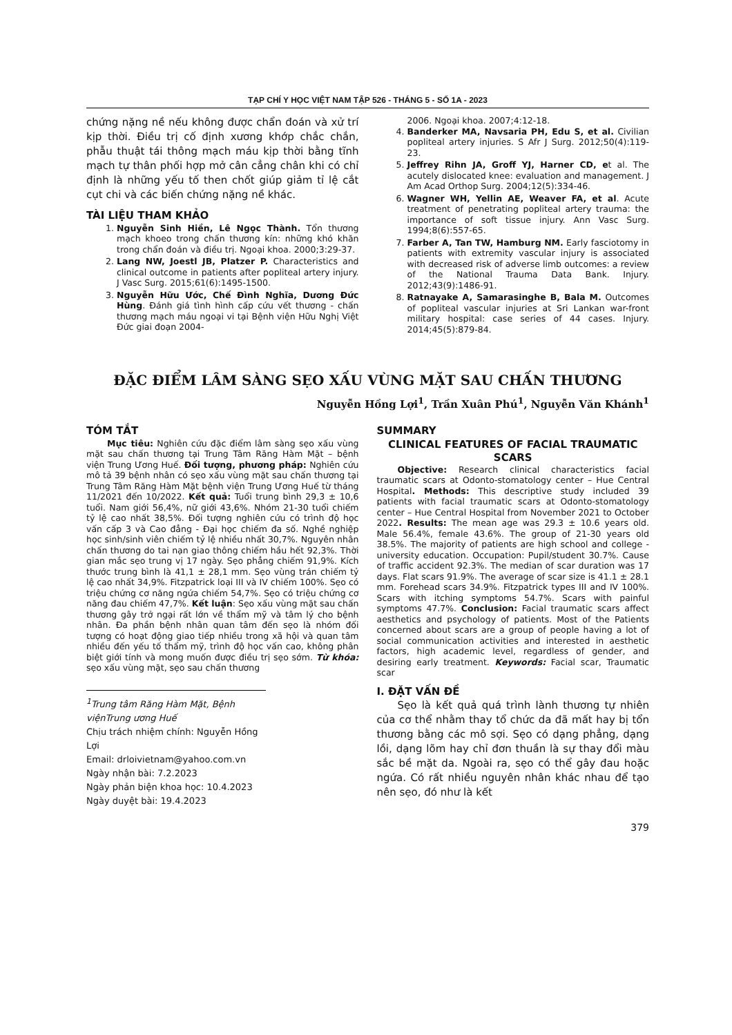TẠP CHÍ Y HỌC VIỆT NAM TẬP 526 - THÁNG 5 - SỐ 1A - 2023
chứng nặng nề nếu không được chẩn đoán và xử trí kịp thời. Điều trị cố định xương khớp chắc chắn, phẫu thuật tái thông mạch máu kịp thời bằng tĩnh mạch tự thân phối hợp mở cân cẳng chân khi có chỉ định là những yếu tố then chốt giúp giảm tỉ lệ cắt cụt chi và các biến chứng nặng nề khác.
TÀI LIỆU THAM KHẢO
1. Nguyễn Sinh Hiền, Lê Ngọc Thành. Tổn thương mạch khoeo trong chấn thương kín: những khó khăn trong chẩn đoán và điều trị. Ngoại khoa. 2000;3:29-37.
2. Lang NW, Joestl JB, Platzer P. Characteristics and clinical outcome in patients after popliteal artery injury. J Vasc Surg. 2015;61(6):1495-1500.
3. Nguyễn Hữu Ước, Chế Đình Nghĩa, Dương Đức Hùng. Đánh giá tình hình cấp cứu vết thương - chấn thương mạch máu ngoại vi tại Bệnh viện Hữu Nghị Việt Đức giai đoạn 2004-
2006. Ngoại khoa. 2007;4:12-18.
4. Banderker MA, Navsaria PH, Edu S, et al. Civilian popliteal artery injuries. S Afr J Surg. 2012;50(4):119-23.
5. Jeffrey Rihn JA, Groff YJ, Harner CD, et al. The acutely dislocated knee: evaluation and management. J Am Acad Orthop Surg. 2004;12(5):334-46.
6. Wagner WH, Yellin AE, Weaver FA, et al. Acute treatment of penetrating popliteal artery trauma: the importance of soft tissue injury. Ann Vasc Surg. 1994;8(6):557-65.
7. Farber A, Tan TW, Hamburg NM. Early fasciotomy in patients with extremity vascular injury is associated with decreased risk of adverse limb outcomes: a review of the National Trauma Data Bank. Injury. 2012;43(9):1486-91.
8. Ratnayake A, Samarasinghe B, Bala M. Outcomes of popliteal vascular injuries at Sri Lankan war-front military hospital: case series of 44 cases. Injury. 2014;45(5):879-84.
ĐẶC ĐIỂM LÂM SÀNG SẸO XẤU VÙNG MẶT SAU CHẤN THƯƠNG
Nguyễn Hồng Lợi<sup>1</sup>, Trần Xuân Phú<sup>1</sup>, Nguyễn Văn Khánh<sup>1</sup>
TÓM TẮT
Mục tiêu: Nghiên cứu đặc điểm lâm sàng sẹo xấu vùng mặt sau chấn thương tại Trung Tâm Răng Hàm Mặt – bệnh viện Trung Ương Huế. Đối tượng, phương pháp: Nghiên cứu mô tả 39 bệnh nhân có sẹo xấu vùng mặt sau chấn thương tại Trung Tâm Răng Hàm Mặt bệnh viện Trung Ương Huế từ tháng 11/2021 đến 10/2022. Kết quả: Tuổi trung bình 29,3 ± 10,6 tuổi. Nam giới 56,4%, nữ giới 43,6%. Nhóm 21-30 tuổi chiếm tỷ lệ cao nhất 38,5%. Đối tượng nghiên cứu có trình độ học vấn cấp 3 và Cao đẳng - Đại học chiếm đa số. Nghề nghiệp học sinh/sinh viên chiếm tỷ lệ nhiều nhất 30,7%. Nguyên nhân chấn thương do tai nạn giao thông chiếm hầu hết 92,3%. Thời gian mắc sẹo trung vị 17 ngày. Sẹo phẳng chiếm 91,9%. Kích thước trung bình là 41,1 ± 28,1 mm. Sẹo vùng trán chiếm tỷ lệ cao nhất 34,9%. Fitzpatrick loại III và IV chiếm 100%. Sẹo có triệu chứng cơ năng ngứa chiếm 54,7%. Sẹo có triệu chứng cơ năng đau chiếm 47,7%. Kết luận: Sẹo xấu vùng mặt sau chấn thương gây trở ngại rất lớn về thẩm mỹ và tâm lý cho bệnh nhân. Đa phần bệnh nhân quan tâm đến sẹo là nhóm đối tượng có hoạt động giao tiếp nhiều trong xã hội và quan tâm nhiều đến yếu tố thẩm mỹ, trình độ học vấn cao, không phân biệt giới tính và mong muốn được điều trị sẹo sớm. Từ khóa: sẹo xấu vùng mặt, sẹo sau chấn thương
<sup>1</sup> Trung tâm Răng Hàm Mặt, Bệnh việnTrung ương Huế
Chịu trách nhiệm chính: Nguyễn Hồng Lợi
Email: drloivietnam@yahoo.com.vn
Ngày nhận bài: 7.2.2023
Ngày phản biện khoa học: 10.4.2023
Ngày duyệt bài: 19.4.2023
SUMMARY
CLINICAL FEATURES OF FACIAL TRAUMATIC SCARS
Objective: Research clinical characteristics facial traumatic scars at Odonto-stomatology center – Hue Central Hospital. Methods: This descriptive study included 39 patients with facial traumatic scars at Odonto-stomatology center – Hue Central Hospital from November 2021 to October 2022. Results: The mean age was 29.3 ± 10.6 years old. Male 56.4%, female 43.6%. The group of 21-30 years old 38.5%. The majority of patients are high school and college - university education. Occupation: Pupil/student 30.7%. Cause of traffic accident 92.3%. The median of scar duration was 17 days. Flat scars 91.9%. The average of scar size is 41.1 ± 28.1 mm. Forehead scars 34.9%. Fitzpatrick types III and IV 100%. Scars with itching symptoms 54.7%. Scars with painful symptoms 47.7%. Conclusion: Facial traumatic scars affect aesthetics and psychology of patients. Most of the Patients concerned about scars are a group of people having a lot of social communication activities and interested in aesthetic factors, high academic level, regardless of gender, and desiring early treatment. Keywords: Facial scar, Traumatic scar
I. ĐẶT VẤN ĐỀ
Sẹo là kết quả quá trình lành thương tự nhiên của cơ thể nhằm thay tổ chức da đã mất hay bị tổn thương bằng các mô sợi. Sẹo có dạng phẳng, dạng lồi, dạng lõm hay chỉ đơn thuần là sự thay đổi màu sắc bề mặt da. Ngoài ra, sẹo có thể gây đau hoặc ngứa. Có rất nhiều nguyên nhân khác nhau để tạo nên sẹo, đó như là kết
379